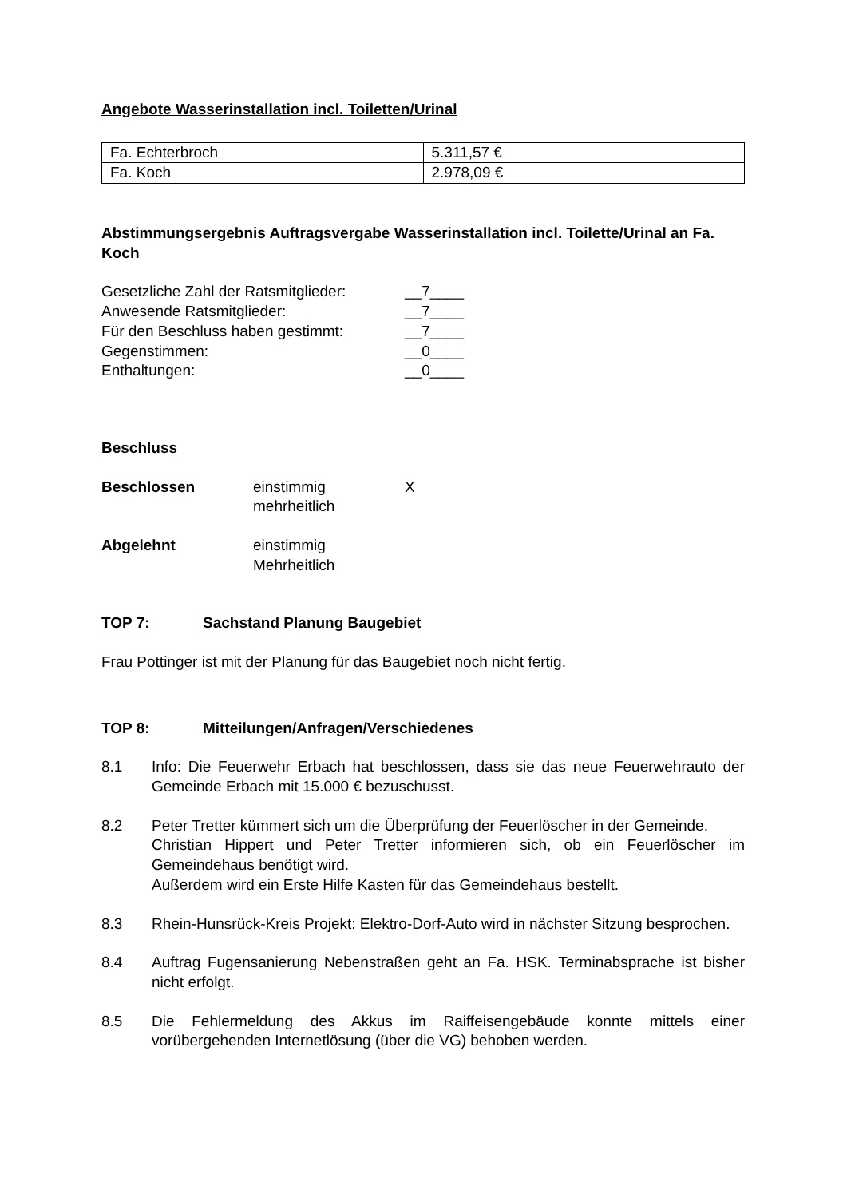Angebote Wasserinstallation incl. Toiletten/Urinal
| Fa. Echterbroch | 5.311,57 € |
| Fa. Koch | 2.978,09 € |
Abstimmungsergebnis Auftragsvergabe Wasserinstallation incl. Toilette/Urinal an Fa. Koch
Gesetzliche Zahl der Ratsmitglieder: __7____
Anwesende Ratsmitglieder: __7____
Für den Beschluss haben gestimmt: __7____
Gegenstimmen: __0____
Enthaltungen: __0____
Beschluss
Beschlossen einstimmig
mehrheitlich X
Abgelehnt einstimmig
Mehrheitlich
TOP 7: Sachstand Planung Baugebiet
Frau Pottinger ist mit der Planung für das Baugebiet noch nicht fertig.
TOP 8: Mitteilungen/Anfragen/Verschiedenes
8.1 Info: Die Feuerwehr Erbach hat beschlossen, dass sie das neue Feuerwehrauto der Gemeinde Erbach mit 15.000 € bezuschusst.
8.2 Peter Tretter kümmert sich um die Überprüfung der Feuerlöscher in der Gemeinde.
Christian Hippert und Peter Tretter informieren sich, ob ein Feuerlöscher im Gemeindehaus benötigt wird.
Außerdem wird ein Erste Hilfe Kasten für das Gemeindehaus bestellt.
8.3 Rhein-Hunsrück-Kreis Projekt: Elektro-Dorf-Auto wird in nächster Sitzung besprochen.
8.4 Auftrag Fugensanierung Nebenstraßen geht an Fa. HSK. Terminabsprache ist bisher nicht erfolgt.
8.5 Die Fehlermeldung des Akkus im Raiffeisengebäude konnte mittels einer vorübergehenden Internetlösung (über die VG) behoben werden.